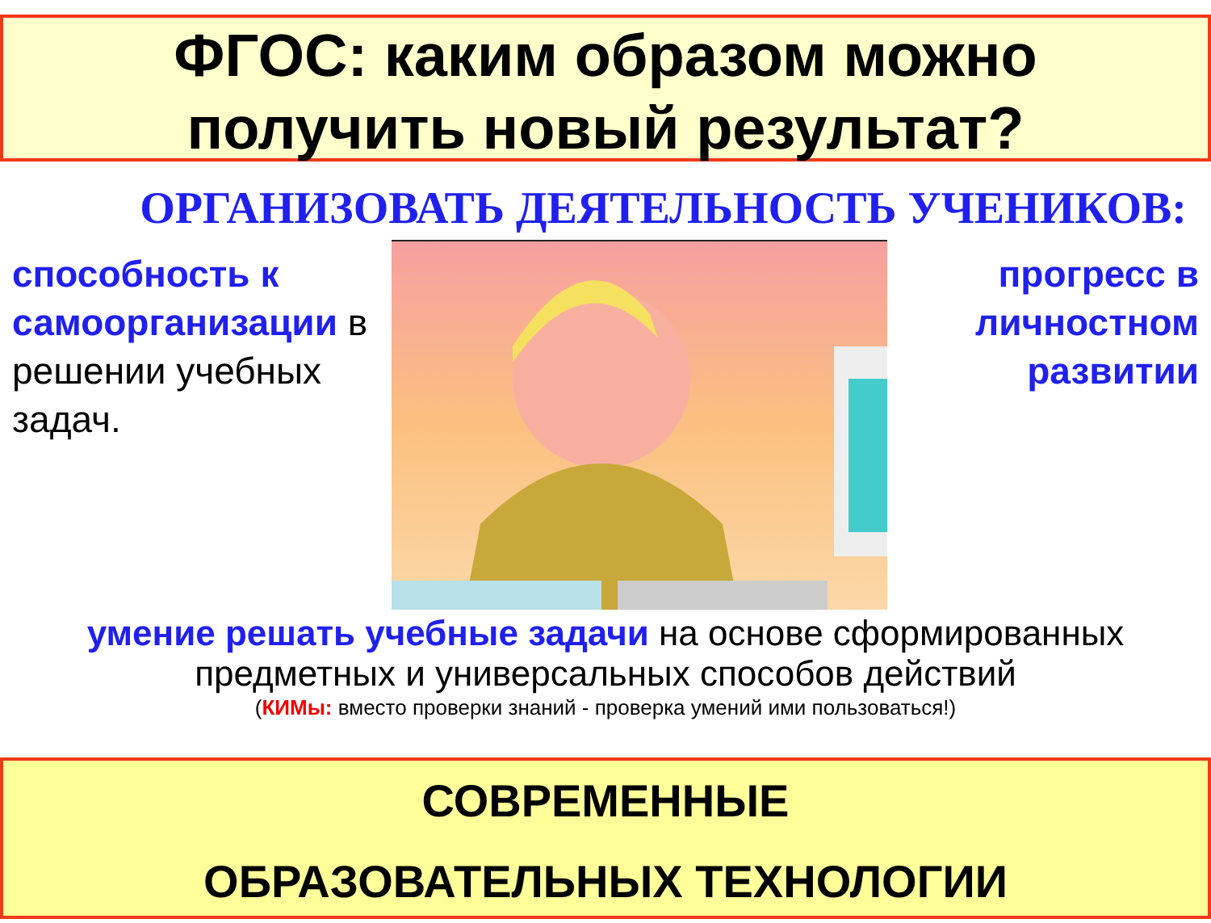ФГОС: каким образом можно
получить новый результат?
ОРГАНИЗОВАТЬ ДЕЯТЕЛЬНОСТЬ УЧЕНИКОВ:
способность к самоорганизации в решении учебных задач.
прогресс в личностном развитии
умение решать учебные задачи на основе сформированных предметных и универсальных способов действий
(КИМы: вместо проверки знаний - проверка умений ими пользоваться!)
СОВРЕМЕННЫЕ
ОБРАЗОВАТЕЛЬНЫХ ТЕХНОЛОГИИ